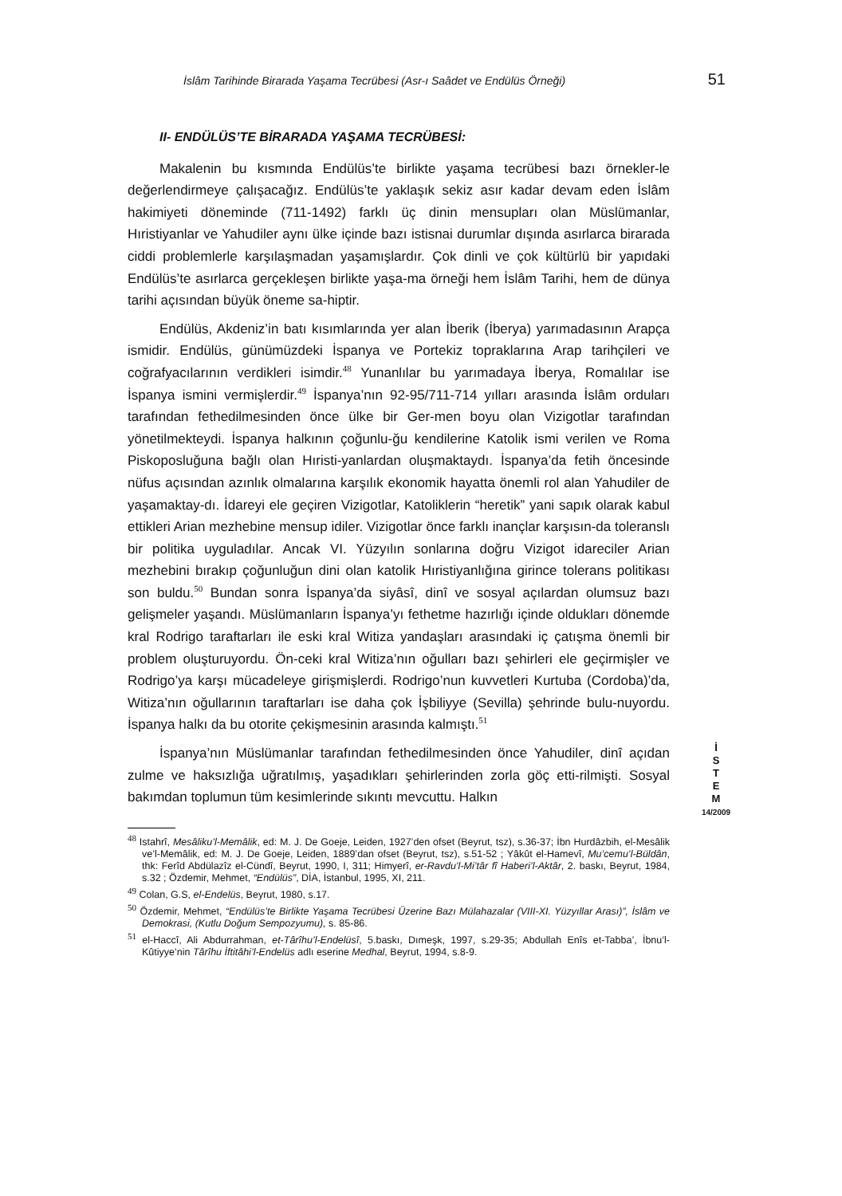İslâm Tarihinde Birarada Yaşama Tecrübesi (Asr-ı Saâdet ve Endülüs Örneği) 51
II- ENDÜLÜS’TE BİRARADA YAŞAMA TECRÜBESİ:
Makalenin bu kısmında Endülüs’te birlikte yaşama tecrübesi bazı örnekler-le değerlendirmeye çalışacağız. Endülüs’te yaklaşık sekiz asır kadar devam eden İslâm hakimiyeti döneminde (711-1492) farklı üç dinin mensupları olan Müslümanlar, Hıristiyanlar ve Yahudiler aynı ülke içinde bazı istisnai durumlar dışında asırlarca birarada ciddi problemlerle karşılaşmadan yaşamışlardır. Çok dinli ve çok kültürlü bir yapıdaki Endülüs’te asırlarca gerçekleşen birlikte yaşa-ma örneği hem İslâm Tarihi, hem de dünya tarihi açısından büyük öneme sa-hiptir.
Endülüs, Akdeniz’in batı kısımlarında yer alan İberik (İberya) yarımadasının Arapça ismidir. Endülüs, günümüzdeki İspanya ve Portekiz topraklarına Arap tarihçileri ve coğrafyacılarının verdikleri isimdir.<sup>48</sup> Yunanlılar bu yarımadaya İberya, Romalılar ise İspanya ismini vermişlerdir.<sup>49</sup> İspanya’nın 92-95/711-714 yılları arasında İslâm orduları tarafından fethedilmesinden önce ülke bir Ger-men boyu olan Vizigotlar tarafından yönetilmekteydi. İspanya halkının çoğunlu-ğu kendilerine Katolik ismi verilen ve Roma Piskoposluğuna bağlı olan Hıristi-yanlardan oluşmaktaydı. İspanya’da fetih öncesinde nüfus açısından azınlık olmalarına karşılık ekonomik hayatta önemli rol alan Yahudiler de yaşamaktay-dı. İdareyi ele geçiren Vizigotlar, Katoliklerin “heretik” yani sapık olarak kabul ettikleri Arian mezhebine mensup idiler. Vizigotlar önce farklı inançlar karşısın-da toleranslı bir politika uyguladılar. Ancak VI. Yüzyılın sonlarına doğru Vizigot idareciler Arian mezhebini bırakıp çoğunluğun dini olan katolik Hıristiyanlığına girince tolerans politikası son buldu.<sup>50</sup> Bundan sonra İspanya’da siyâsî, dinî ve sosyal açılardan olumsuz bazı gelişmeler yaşandı. Müslümanların İspanya’yı fethetme hazırlığı içinde oldukları dönemde kral Rodrigo taraftarları ile eski kral Witiza yandaşları arasındaki iç çatışma önemli bir problem oluşturuyordu. Ön-ceki kral Witiza’nın oğulları bazı şehirleri ele geçirmişler ve Rodrigo’ya karşı mücadeleye girişmişlerdi. Rodrigo’nun kuvvetleri Kurtuba (Cordoba)’da, Witiza’nın oğullarının taraftarları ise daha çok İşbiliyye (Sevilla) şehrinde bulu-nuyordu. İspanya halkı da bu otorite çekişmesinin arasında kalmıştı.<sup>51</sup>
İspanya’nın Müslümanlar tarafından fethedilmesinden önce Yahudiler, dinî açıdan zulme ve haksızlığa uğratılmış, yaşadıkları şehirlerinden zorla göç etti-rilmişti. Sosyal bakımdan toplumun tüm kesimlerinde sıkıntı mevcuttu. Halkın
<sup>48</sup> Istahrî, Mesâliku’l-Memâlik, ed: M. J. De Goeje, Leiden, 1927’den ofset (Beyrut, tsz), s.36-37; İbn Hurdâzbih, el-Mesâlik ve’l-Memâlik, ed: M. J. De Goeje, Leiden, 1889’dan ofset (Beyrut, tsz), s.51-52 ; Yâkût el-Hamevî, Mu’cemu’l-Büldân, thk: Ferîd Abdülazîz el-Cündî, Beyrut, 1990, I, 311; Himyerî, er-Ravdu’l-Mi’târ fî Haberi’l-Aktâr, 2. baskı, Beyrut, 1984, s.32 ; Özdemir, Mehmet, “Endülüs”, DİA, İstanbul, 1995, XI, 211.
<sup>49</sup> Colan, G.S, el-Endelüs, Beyrut, 1980, s.17.
<sup>50</sup> Özdemir, Mehmet, “Endülüs’te Birlikte Yaşama Tecrübesi Üzerine Bazı Mülahazalar (VIII-XI. Yüzyıllar Arası)”, İslâm ve Demokrasi, (Kutlu Doğum Sempozyumu), s. 85-86.
<sup>51</sup> el-Haccî, Ali Abdurrahman, et-Târîhu’l-Endelüsî, 5.baskı, Dımeşk, 1997, s.29-35; Abdullah Enîs et-Tabba’, İbnu’l-Kûtiyye’nin Târîhu İftitâhi’l-Endelüs adlı eserine Medhal, Beyrut, 1994, s.8-9.
İ
S
T
E
M
14/2009